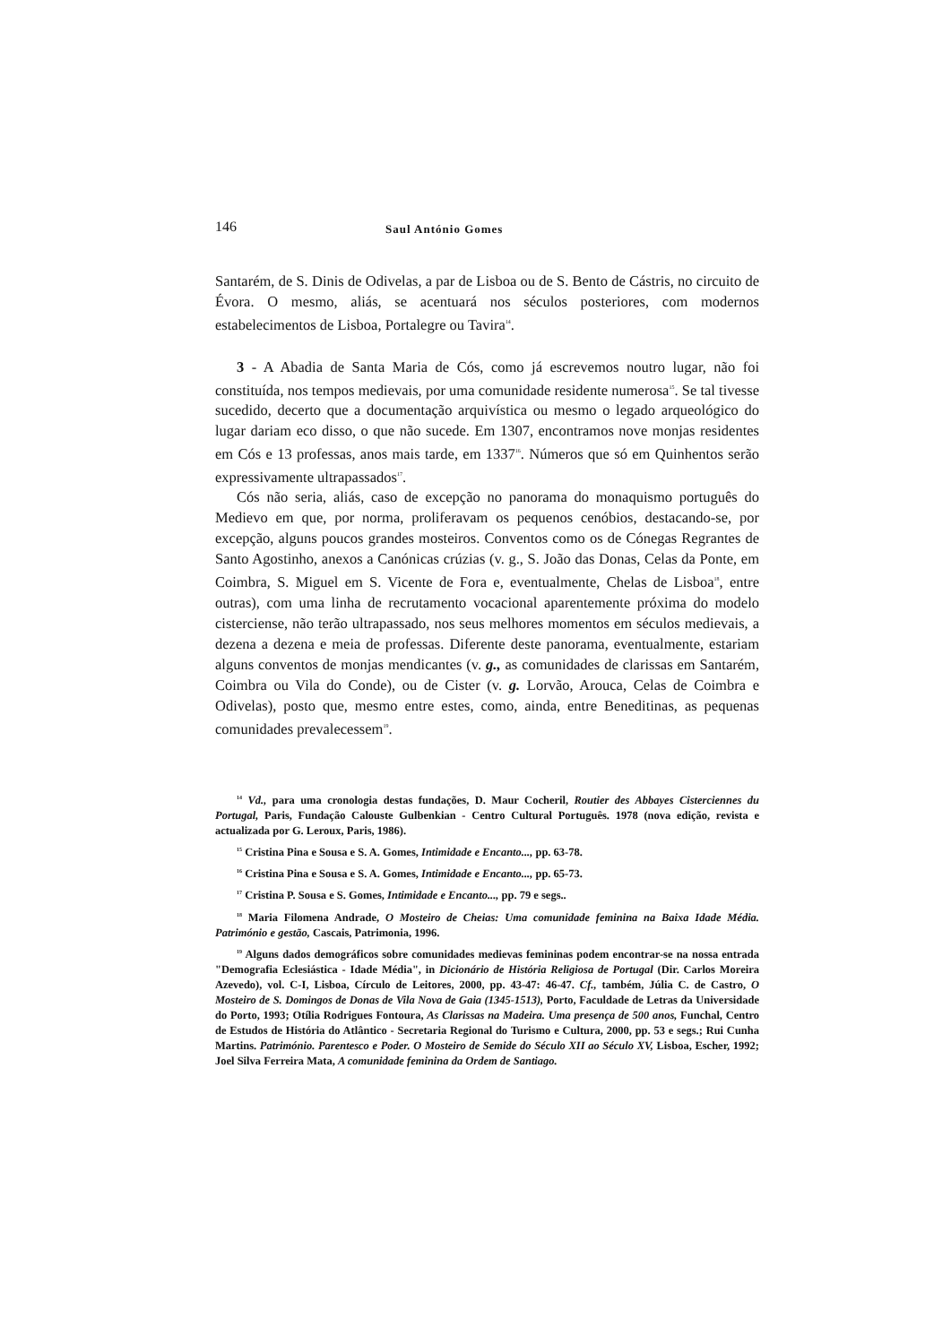146 Saul António Gomes
Santarém, de S. Dinis de Odivelas, a par de Lisboa ou de S. Bento de Cástris, no circuito de Évora. O mesmo, aliás, se acentuará nos séculos posteriores, com modernos estabelecimentos de Lisboa, Portalegre ou Tavira<sup>14</sup>.
3 - A Abadia de Santa Maria de Cós, como já escrevemos noutro lugar, não foi constituída, nos tempos medievais, por uma comunidade residente numerosa<sup>15</sup>. Se tal tivesse sucedido, decerto que a documentação arquivística ou mesmo o legado arqueológico do lugar dariam eco disso, o que não sucede. Em 1307, encontramos nove monjas residentes em Cós e 13 professas, anos mais tarde, em 1337<sup>16</sup>. Números que só em Quinhentos serão expressivamente ultrapassados<sup>17</sup>.
Cós não seria, aliás, caso de excepção no panorama do monaquismo português do Medievo em que, por norma, proliferavam os pequenos cenóbios, destacando-se, por excepção, alguns poucos grandes mosteiros. Conventos como os de Cónegas Regrantes de Santo Agostinho, anexos a Canónicas crúzias (v. g., S. João das Donas, Celas da Ponte, em Coimbra, S. Miguel em S. Vicente de Fora e, eventualmente, Chelas de Lisboa<sup>18</sup>, entre outras), com uma linha de recrutamento vocacional aparentemente próxima do modelo cisterciense, não terão ultrapassado, nos seus melhores momentos em séculos medievais, a dezena a dezena e meia de professas. Diferente deste panorama, eventualmente, estariam alguns conventos de monjas mendicantes (v. g., as comunidades de clarissas em Santarém, Coimbra ou Vila do Conde), ou de Cister (v. g. Lorvão, Arouca, Celas de Coimbra e Odivelas), posto que, mesmo entre estes, como, ainda, entre Beneditinas, as pequenas comunidades prevalecessem<sup>19</sup>.
<sup>14</sup> Vd., para uma cronologia destas fundações, D. Maur Cocheril, Routier des Abbayes Cisterciennes du Portugal, Paris, Fundação Calouste Gulbenkian - Centro Cultural Português. 1978 (nova edição, revista e actualizada por G. Leroux, Paris, 1986).
<sup>15</sup> Cristina Pina e Sousa e S. A. Gomes, Intimidade e Encanto..., pp. 63-78.
<sup>16</sup> Cristina Pina e Sousa e S. A. Gomes, Intimidade e Encanto..., pp. 65-73.
<sup>17</sup> Cristina P. Sousa e S. Gomes, Intimidade e Encanto..., pp. 79 e segs..
<sup>18</sup> Maria Filomena Andrade, O Mosteiro de Cheias: Uma comunidade feminina na Baixa Idade Média. Património e gestão, Cascais, Patrimonia, 1996.
<sup>19</sup> Alguns dados demográficos sobre comunidades medievas femininas podem encontrar-se na nossa entrada "Demografia Eclesiástica - Idade Média", in Dicionário de História Religiosa de Portugal (Dir. Carlos Moreira Azevedo), vol. C-I, Lisboa, Círculo de Leitores, 2000, pp. 43-47: 46-47. Cf., também, Júlia C. de Castro, O Mosteiro de S. Domingos de Donas de Vila Nova de Gaia (1345-1513), Porto, Faculdade de Letras da Universidade do Porto, 1993; Otília Rodrigues Fontoura, As Clarissas na Madeira. Uma presença de 500 anos, Funchal, Centro de Estudos de História do Atlântico - Secretaria Regional do Turismo e Cultura, 2000, pp. 53 e segs.; Rui Cunha Martins. Património. Parentesco e Poder. O Mosteiro de Semide do Século XII ao Século XV, Lisboa, Escher, 1992; Joel Silva Ferreira Mata, A comunidade feminina da Ordem de Santiago.